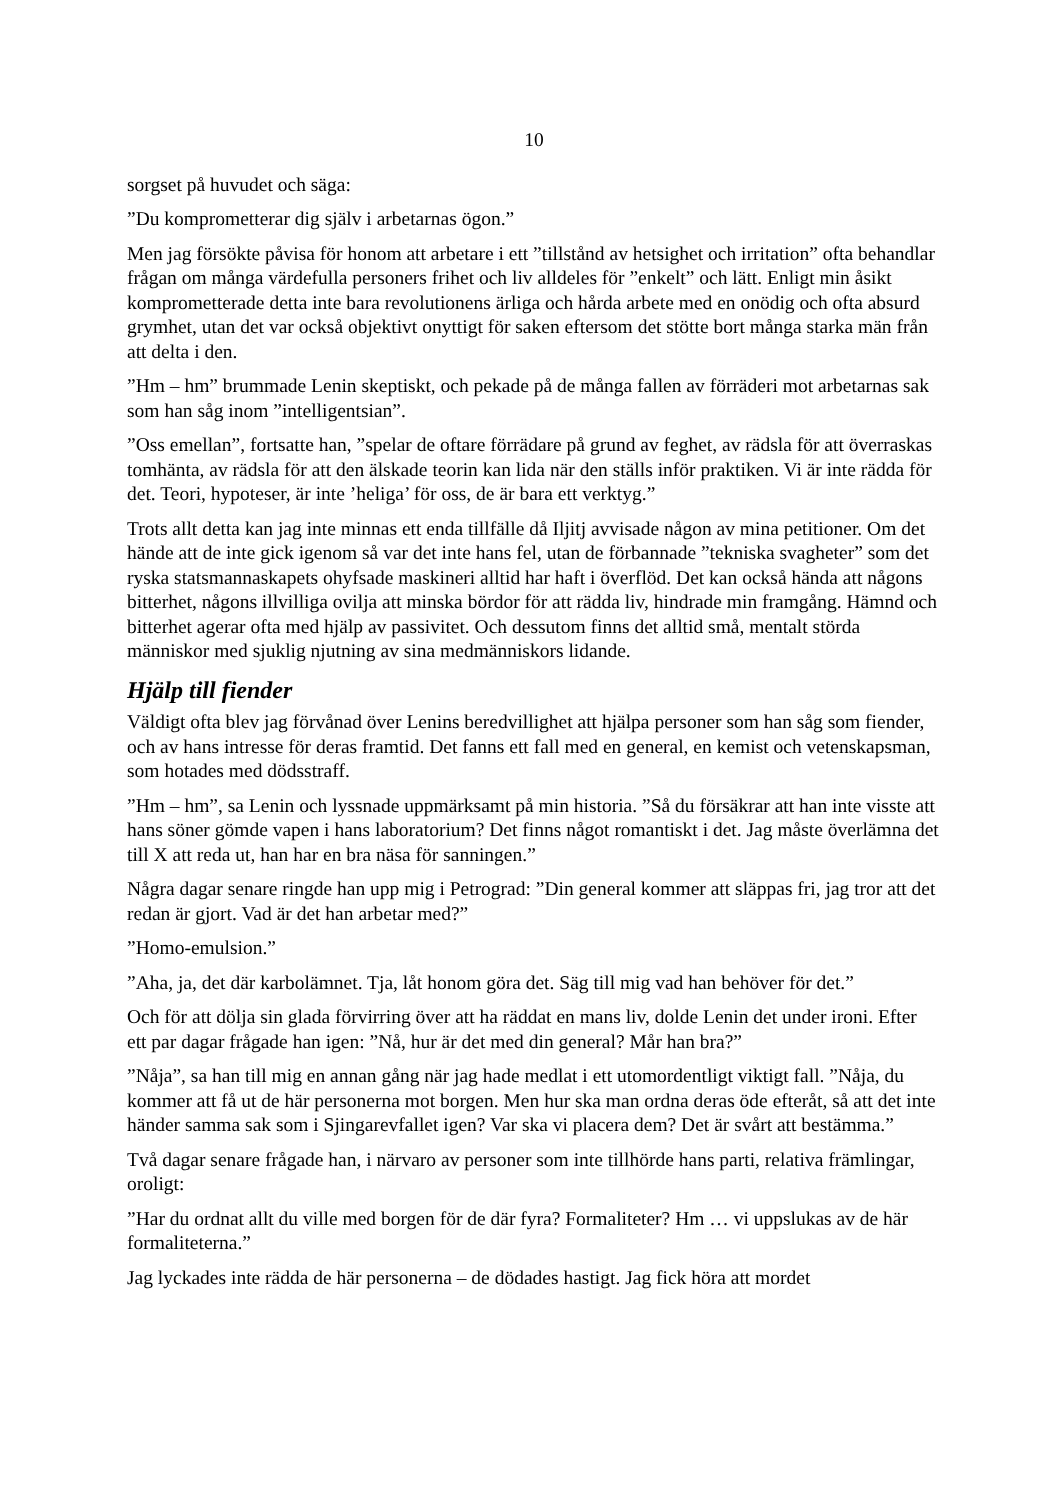10
sorgset på huvudet och säga:
”Du komprometterar dig själv i arbetarnas ögon.”
Men jag försökte påvisa för honom att arbetare i ett ”tillstånd av hetsighet och irritation” ofta behandlar frågan om många värdefulla personers frihet och liv alldeles för ”enkelt” och lätt. Enligt min åsikt komprometterade detta inte bara revolutionens ärliga och hårda arbete med en onödig och ofta absurd grymhet, utan det var också objektivt onyttigt för saken eftersom det stötte bort många starka män från att delta i den.
”Hm – hm” brummade Lenin skeptiskt, och pekade på de många fallen av förräderi mot arbetarnas sak som han såg inom ”intelligentsian”.
”Oss emellan”, fortsatte han, ”spelar de oftare förrädare på grund av feghet, av rädsla för att överraskas tomhänta, av rädsla för att den älskade teorin kan lida när den ställs inför praktiken. Vi är inte rädda för det. Teori, hypoteser, är inte ’heliga’ för oss, de är bara ett verktyg.”
Trots allt detta kan jag inte minnas ett enda tillfälle då Iljitj avvisade någon av mina petitioner. Om det hände att de inte gick igenom så var det inte hans fel, utan de förbannade ”tekniska svagheter” som det ryska statsmannaskapets ohyfsade maskineri alltid har haft i överflöd. Det kan också hända att någons bitterhet, någons illvilliga ovilja att minska bördor för att rädda liv, hindrade min framgång. Hämnd och bitterhet agerar ofta med hjälp av passivitet. Och dessutom finns det alltid små, mentalt störda människor med sjuklig njutning av sina medmänniskors lidande.
Hjälp till fiender
Väldigt ofta blev jag förvånad över Lenins beredvillighet att hjälpa personer som han såg som fiender, och av hans intresse för deras framtid. Det fanns ett fall med en general, en kemist och vetenskapsman, som hotades med dödsstraff.
”Hm – hm”, sa Lenin och lyssnade uppmärksamt på min historia. ”Så du försäkrar att han inte visste att hans söner gömde vapen i hans laboratorium? Det finns något romantiskt i det. Jag måste överlämna det till X att reda ut, han har en bra näsa för sanningen.”
Några dagar senare ringde han upp mig i Petrograd: ”Din general kommer att släppas fri, jag tror att det redan är gjort. Vad är det han arbetar med?”
”Homo-emulsion.”
”Aha, ja, det där karbolämnet. Tja, låt honom göra det. Säg till mig vad han behöver för det.”
Och för att dölja sin glada förvirring över att ha räddat en mans liv, dolde Lenin det under ironi. Efter ett par dagar frågade han igen: ”Nå, hur är det med din general? Mår han bra?”
”Nåja”, sa han till mig en annan gång när jag hade medlat i ett utomordentligt viktigt fall. ”Nåja, du kommer att få ut de här personerna mot borgen. Men hur ska man ordna deras öde efteråt, så att det inte händer samma sak som i Sjingarevfallet igen? Var ska vi placera dem? Det är svårt att bestämma.”
Två dagar senare frågade han, i närvaro av personer som inte tillhörde hans parti, relativa främlingar, oroligt:
”Har du ordnat allt du ville med borgen för de där fyra? Formaliteter? Hm … vi uppslukas av de här formaliteterna.”
Jag lyckades inte rädda de här personerna – de dödades hastigt. Jag fick höra att mordet